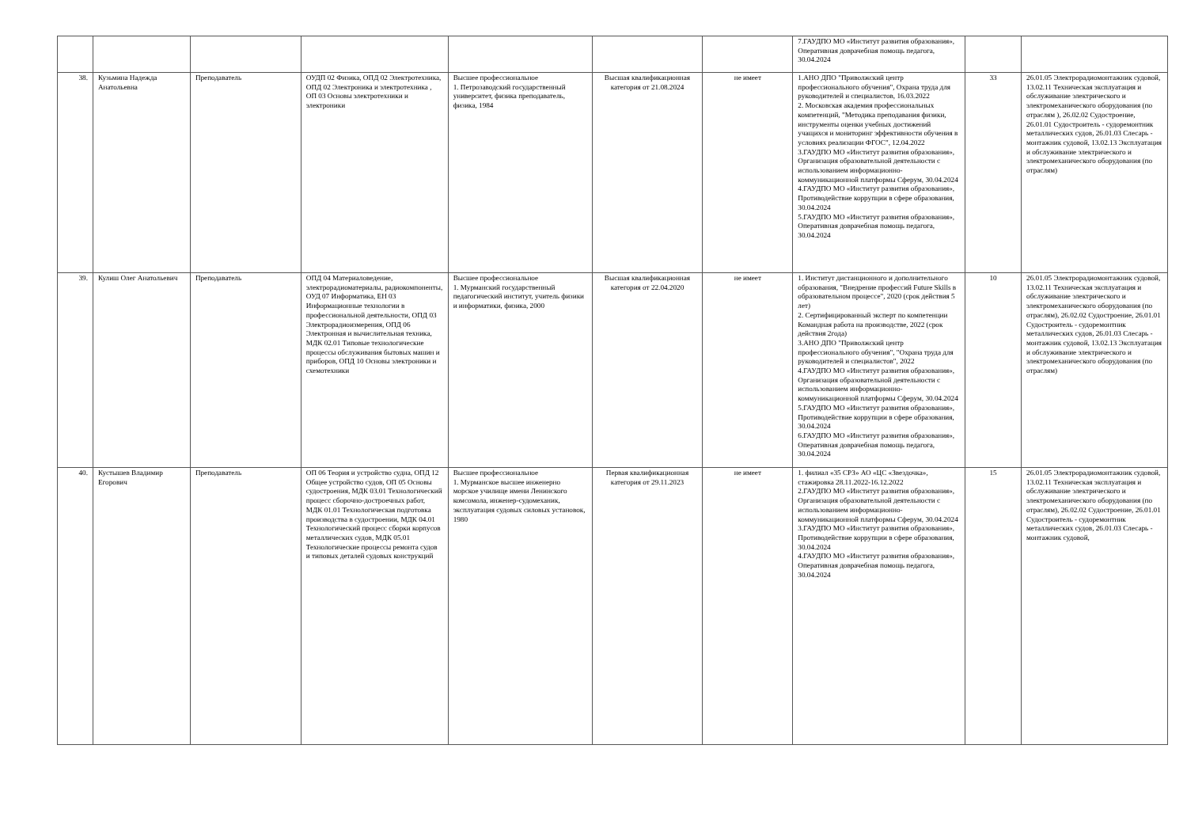| | | | | | | | 7.ГАУДПО МО «Институт развития образования», Оперативная доврачебная помощь педагога, 30.04.2024 | | |
| 38. | Кузьмина Надежда Анатольевна | Преподаватель | ОУДП 02 Физика, ОПД 02 Электротехника, ОПД 02 Электроника и электротехника , ОП 03 Основы электротехники и электроники | Высшее профессиональное 1. Петрозаводский государственный университет, физика преподаватель, физика, 1984 | Высшая квалификационная категория от 21.08.2024 | не имеет | 1.АНО ДПО "Приволжский центр профессионального обучения", Охрана труда для руководителей и специалистов, 16.03.2022 2. Московская академия профессиональных компетенций, "Методика преподавания физики, инструменты оценки учебных достижений учащихся и мониторинг эффективности обучения в условиях реализации ФГОС", 12.04.2022 3.ГАУДПО МО «Институт развития образования», Организация образовательной деятельности с использованием информационно-коммуникационной платформы Сферум, 30.04.2024 4.ГАУДПО МО «Институт развития образования», Противодействие коррупции в сфере образования, 30.04.2024 5.ГАУДПО МО «Институт развития образования», Оперативная доврачебная помощь педагога, 30.04.2024 | 33 | 26.01.05 Электрорадиомонтажник судовой, 13.02.11 Техническая эксплуатация и обслуживание электрического и электромеханического оборудования (по отраслям ), 26.02.02 Судостроение, 26.01.01 Судостроитель - судоремонтник металлических судов, 26.01.03 Слесарь - монтажник судовой, 13.02.13 Эксплуатация и обслуживание электрического и электромеханического оборудования (по отраслям) |
| 39. | Кулиш Олег Анатольевич | Преподаватель | ОПД 04 Материаловедение, электрорадиоматериалы, радиокомпоненты, ОУД 07 Информатика, ЕН 03 Информационные технологии в профессиональной деятельности, ОПД 03 Электрорадиоизмерения, ОПД 06 Электронная и вычислительная техника, МДК 02.01 Типовые технологические процессы обслуживания бытовых машин и приборов, ОПД 10 Основы электроники и схемотехники | Высшее профессиональное 1. Мурманский государственный педагогический институт, учитель физики и информатики, физика, 2000 | Высшая квалификационная категория от 22.04.2020 | не имеет | 1. Институт дистанционного и дополнительного образования, "Внедрение профессий Future Skills в образовательном процессе", 2020 (срок действия 5 лет) 2. Сертифицированный эксперт по компетенции Командная работа на производстве, 2022 (срок действия 2года) 3.АНО ДПО "Приволжский центр профессионального обучения", "Охрана труда для руководителей и специалистов", 2022 4.ГАУДПО МО «Институт развития образования», Организация образовательной деятельности с использованием информационно-коммуникационной платформы Сферум, 30.04.2024 5.ГАУДПО МО «Институт развития образования», Противодействие коррупции в сфере образования, 30.04.2024 6.ГАУДПО МО «Институт развития образования», Оперативная доврачебная помощь педагога, 30.04.2024 | 10 | 26.01.05 Электрорадиомонтажник судовой, 13.02.11 Техническая эксплуатация и обслуживание электрического и электромеханического оборудования (по отраслям), 26.02.02 Судостроение, 26.01.01 Судостроитель - судоремонтник металлических судов, 26.01.03 Слесарь - монтажник судовой, 13.02.13 Эксплуатация и обслуживание электрического и электромеханического оборудования (по отраслям) |
| 40. | Кустышев Владимир Егорович | Преподаватель | ОП 06 Теория и устройство судна, ОПД 12 Общее устройство судов, ОП 05 Основы судостроения, МДК 03.01 Технологический процесс сборочно-достроечных работ, МДК 01.01 Технологическая подготовка производства в судостроении, МДК 04.01 Технологический процесс сборки корпусов металлических судов, МДК 05.01 Технологические процессы ремонта судов и типовых деталей судовых конструкций | Высшее профессиональное 1. Мурманское высшее инженерно морское училище имени Ленинского комсомола, инженер-судомеханик, эксплуатация судовых силовых установок, 1980 | Первая квалификационная категория от 29.11.2023 | не имеет | 1. филиал «35 СРЗ» АО «ЦС «Звездочка», стажировка 28.11.2022-16.12.2022 2.ГАУДПО МО «Институт развития образования», Организация образовательной деятельности с использованием информационно-коммуникационной платформы Сферум, 30.04.2024 3.ГАУДПО МО «Институт развития образования», Противодействие коррупции в сфере образования, 30.04.2024 4.ГАУДПО МО «Институт развития образования», Оперативная доврачебная помощь педагога, 30.04.2024 | 15 | 26.01.05 Электрорадиомонтажник судовой, 13.02.11 Техническая эксплуатация и обслуживание электрического и электромеханического оборудования (по отраслям), 26.02.02 Судостроение, 26.01.01 Судостроитель - судоремонтник металлических судов, 26.01.03 Слесарь - монтажник судовой, |